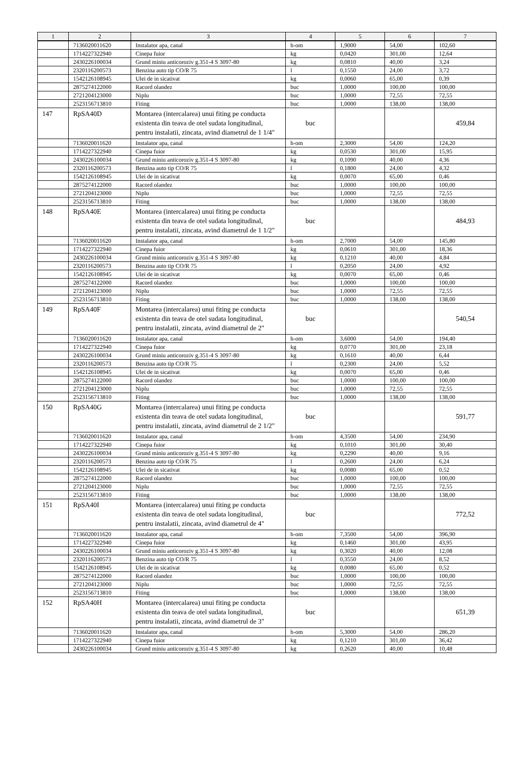| 1 | 2 | 3 | 4 | 5 | 6 | 7 |
| --- | --- | --- | --- | --- | --- | --- |
| | 7136020011620 | Instalator apa, canal | h-om | 1,9000 | 54,00 | 102,60 |
| | 1714227322940 | Cinepa fuior | kg | 0,0420 | 301,00 | 12,64 |
| | 2430226100034 | Grund miniu anticoroziv g.351-4 S 3097-80 | kg | 0,0810 | 40,00 | 3,24 |
| | 2320116200573 | Benzina auto tip CO/R 75 | l | 0,1550 | 24,00 | 3,72 |
| | 1542126108945 | Ulei de in sicativat | kg | 0,0060 | 65,00 | 0,39 |
| | 2875274122000 | Racord olandez | buc | 1,0000 | 100,00 | 100,00 |
| | 2721204123000 | Niplu | buc | 1,0000 | 72,55 | 72,55 |
| | 2523156713810 | Fiting | buc | 1,0000 | 138,00 | 138,00 |
| 147 | RpSA40D | Montarea (intercalarea) unui fiting pe conducta existenta din teava de otel sudata longitudinal, pentru instalatii, zincata, avind diametrul de 1 1/4" | buc | | | 459,84 |
| | 7136020011620 | Instalator apa, canal | h-om | 2,3000 | 54,00 | 124,20 |
| | 1714227322940 | Cinepa fuior | kg | 0,0530 | 301,00 | 15,95 |
| | 2430226100034 | Grund miniu anticoroziv g.351-4 S 3097-80 | kg | 0,1090 | 40,00 | 4,36 |
| | 2320116200573 | Benzina auto tip CO/R 75 | l | 0,1800 | 24,00 | 4,32 |
| | 1542126108945 | Ulei de in sicativat | kg | 0,0070 | 65,00 | 0,46 |
| | 2875274122000 | Racord olandez | buc | 1,0000 | 100,00 | 100,00 |
| | 2721204123000 | Niplu | buc | 1,0000 | 72,55 | 72,55 |
| | 2523156713810 | Fiting | buc | 1,0000 | 138,00 | 138,00 |
| 148 | RpSA40E | Montarea (intercalarea) unui fiting pe conducta existenta din teava de otel sudata longitudinal, pentru instalatii, zincata, avind diametrul de 1 1/2" | buc | | | 484,93 |
| | 7136020011620 | Instalator apa, canal | h-om | 2,7000 | 54,00 | 145,80 |
| | 1714227322940 | Cinepa fuior | kg | 0,0610 | 301,00 | 18,36 |
| | 2430226100034 | Grund miniu anticoroziv g.351-4 S 3097-80 | kg | 0,1210 | 40,00 | 4,84 |
| | 2320116200573 | Benzina auto tip CO/R 75 | l | 0,2050 | 24,00 | 4,92 |
| | 1542126108945 | Ulei de in sicativat | kg | 0,0070 | 65,00 | 0,46 |
| | 2875274122000 | Racord olandez | buc | 1,0000 | 100,00 | 100,00 |
| | 2721204123000 | Niplu | buc | 1,0000 | 72,55 | 72,55 |
| | 2523156713810 | Fiting | buc | 1,0000 | 138,00 | 138,00 |
| 149 | RpSA40F | Montarea (intercalarea) unui fiting pe conducta existenta din teava de otel sudata longitudinal, pentru instalatii, zincata, avind diametrul de 2" | buc | | | 540,54 |
| | 7136020011620 | Instalator apa, canal | h-om | 3,6000 | 54,00 | 194,40 |
| | 1714227322940 | Cinepa fuior | kg | 0,0770 | 301,00 | 23,18 |
| | 2430226100034 | Grund miniu anticoroziv g.351-4 S 3097-80 | kg | 0,1610 | 40,00 | 6,44 |
| | 2320116200573 | Benzina auto tip CO/R 75 | l | 0,2300 | 24,00 | 5,52 |
| | 1542126108945 | Ulei de in sicativat | kg | 0,0070 | 65,00 | 0,46 |
| | 2875274122000 | Racord olandez | buc | 1,0000 | 100,00 | 100,00 |
| | 2721204123000 | Niplu | buc | 1,0000 | 72,55 | 72,55 |
| | 2523156713810 | Fiting | buc | 1,0000 | 138,00 | 138,00 |
| 150 | RpSA40G | Montarea (intercalarea) unui fiting pe conducta existenta din teava de otel sudata longitudinal, pentru instalatii, zincata, avind diametrul de 2 1/2" | buc | | | 591,77 |
| | 7136020011620 | Instalator apa, canal | h-om | 4,3500 | 54,00 | 234,90 |
| | 1714227322940 | Cinepa fuior | kg | 0,1010 | 301,00 | 30,40 |
| | 2430226100034 | Grund miniu anticoroziv g.351-4 S 3097-80 | kg | 0,2290 | 40,00 | 9,16 |
| | 2320116200573 | Benzina auto tip CO/R 75 | l | 0,2600 | 24,00 | 6,24 |
| | 1542126108945 | Ulei de in sicativat | kg | 0,0080 | 65,00 | 0,52 |
| | 2875274122000 | Racord olandez | buc | 1,0000 | 100,00 | 100,00 |
| | 2721204123000 | Niplu | buc | 1,0000 | 72,55 | 72,55 |
| | 2523156713810 | Fiting | buc | 1,0000 | 138,00 | 138,00 |
| 151 | RpSA40I | Montarea (intercalarea) unui fiting pe conducta existenta din teava de otel sudata longitudinal, pentru instalatii, zincata, avind diametrul de 4" | buc | | | 772,52 |
| | 7136020011620 | Instalator apa, canal | h-om | 7,3500 | 54,00 | 396,90 |
| | 1714227322940 | Cinepa fuior | kg | 0,1460 | 301,00 | 43,95 |
| | 2430226100034 | Grund miniu anticoroziv g.351-4 S 3097-80 | kg | 0,3020 | 40,00 | 12,08 |
| | 2320116200573 | Benzina auto tip CO/R 75 | l | 0,3550 | 24,00 | 8,52 |
| | 1542126108945 | Ulei de in sicativat | kg | 0,0080 | 65,00 | 0,52 |
| | 2875274122000 | Racord olandez | buc | 1,0000 | 100,00 | 100,00 |
| | 2721204123000 | Niplu | buc | 1,0000 | 72,55 | 72,55 |
| | 2523156713810 | Fiting | buc | 1,0000 | 138,00 | 138,00 |
| 152 | RpSA40H | Montarea (intercalarea) unui fiting pe conducta existenta din teava de otel sudata longitudinal, pentru instalatii, zincata, avind diametrul de 3" | buc | | | 651,39 |
| | 7136020011620 | Instalator apa, canal | h-om | 5,3000 | 54,00 | 286,20 |
| | 1714227322940 | Cinepa fuior | kg | 0,1210 | 301,00 | 36,42 |
| | 2430226100034 | Grund miniu anticoroziv g.351-4 S 3097-80 | kg | 0,2620 | 40,00 | 10,48 |